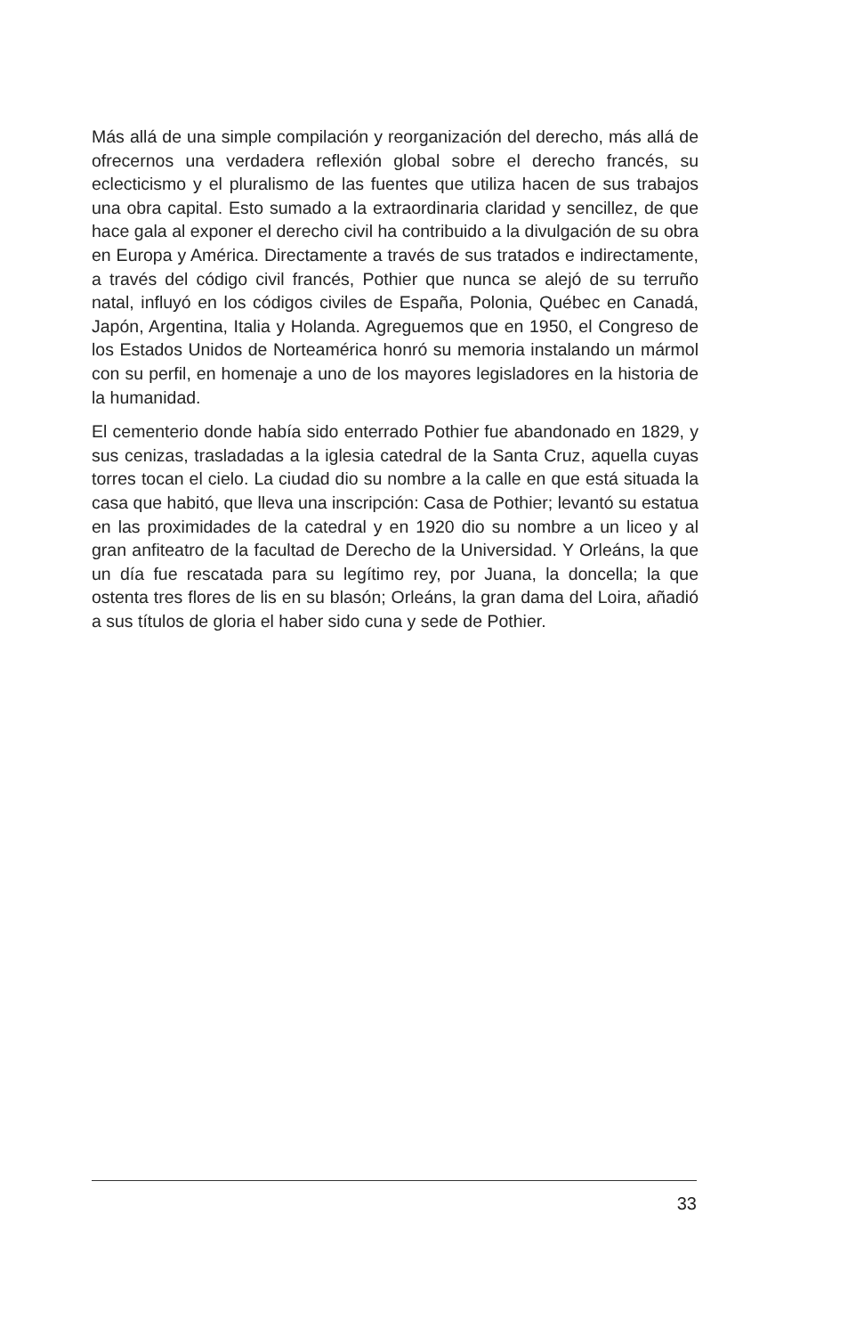Más allá de una simple compilación y reorganización del derecho, más allá de ofrecernos una verdadera reflexión global sobre el derecho francés, su eclecticismo y el pluralismo de las fuentes que utiliza hacen de sus trabajos una obra capital. Esto sumado a la extraordinaria claridad y sencillez, de que hace gala al exponer el derecho civil ha contribuido a la divulgación de su obra en Europa y América. Directamente a través de sus tratados e indirectamente, a través del código civil francés, Pothier que nunca se alejó de su terruño natal, influyó en los códigos civiles de España, Polonia, Québec en Canadá, Japón, Argentina, Italia y Holanda. Agreguemos que en 1950, el Congreso de los Estados Unidos de Norteamérica honró su memoria instalando un mármol con su perfil, en homenaje a uno de los mayores legisladores en la historia de la humanidad.
El cementerio donde había sido enterrado Pothier fue abandonado en 1829, y sus cenizas, trasladadas a la iglesia catedral de la Santa Cruz, aquella cuyas torres tocan el cielo. La ciudad dio su nombre a la calle en que está situada la casa que habitó, que lleva una inscripción: Casa de Pothier; levantó su estatua en las proximidades de la catedral y en 1920 dio su nombre a un liceo y al gran anfiteatro de la facultad de Derecho de la Universidad. Y Orleáns, la que un día fue rescatada para su legítimo rey, por Juana, la doncella; la que ostenta tres flores de lis en su blasón; Orleáns, la gran dama del Loira, añadió a sus títulos de gloria el haber sido cuna y sede de Pothier.
33